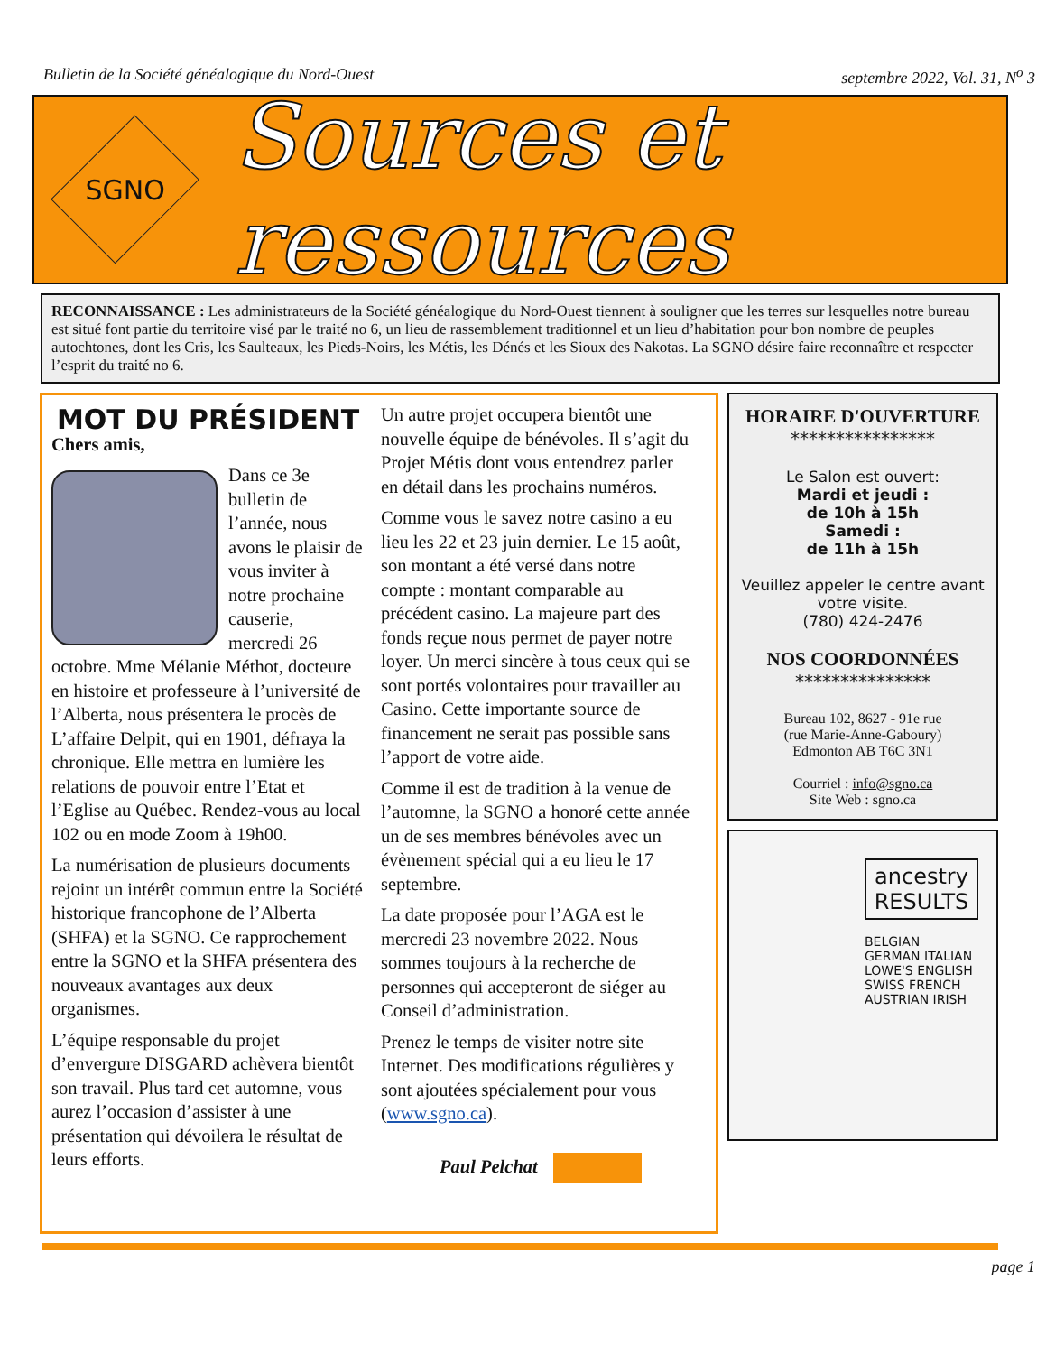Bulletin de la Société généalogique du Nord-Ouest septembre 2022, Vol. 31, N<sup>o</sup> 3
SGNO
Sources et ressources
RECONNAISSANCE : Les administrateurs de la Société généalogique du Nord-Ouest tiennent à souligner que les terres sur lesquelles notre bureau est situé font partie du territoire visé par le traité no 6, un lieu de rassemblement traditionnel et un lieu d’habitation pour bon nombre de peuples autochtones, dont les Cris, les Saulteaux, les Pieds-Noirs, les Métis, les Dénés et les Sioux des Nakotas. La SGNO désire faire reconnaître et respecter l’esprit du traité no 6.
MOT DU PRÉSIDENT
Chers amis,
Dans ce 3e bulletin de l’année, nous avons le plaisir de vous inviter à notre prochaine causerie, mercredi 26 octobre. Mme Mélanie Méthot, docteure en histoire et professeure à l’université de l’Alberta, nous présentera le procès de L’affaire Delpit, qui en 1901, défraya la chronique. Elle mettra en lumière les relations de pouvoir entre l’Etat et l’Eglise au Québec. Rendez-vous au local 102 ou en mode Zoom à 19h00.
La numérisation de plusieurs documents rejoint un intérêt commun entre la Société historique francophone de l’Alberta (SHFA) et la SGNO. Ce rapprochement entre la SGNO et la SHFA présentera des nouveaux avantages aux deux organismes.
L’équipe responsable du projet d’envergure DISGARD achèvera bientôt son travail. Plus tard cet automne, vous aurez l’occasion d’assister à une présentation qui dévoilera le résultat de leurs efforts.
Un autre projet occupera bientôt une nouvelle équipe de bénévoles. Il s’agit du Projet Métis dont vous entendrez parler en détail dans les prochains numéros.
Comme vous le savez notre casino a eu lieu les 22 et 23 juin dernier. Le 15 août, son montant a été versé dans notre compte : montant comparable au précédent casino. La majeure part des fonds reçue nous permet de payer notre loyer. Un merci sincère à tous ceux qui se sont portés volontaires pour travailler au Casino. Cette importante source de financement ne serait pas possible sans l’apport de votre aide.
Comme il est de tradition à la venue de l’automne, la SGNO a honoré cette année un de ses membres bénévoles avec un évènement spécial qui a eu lieu le 17 septembre.
La date proposée pour l’AGA est le mercredi 23 novembre 2022. Nous sommes toujours à la recherche de personnes qui accepteront de siéger au Conseil d’administration.
Prenez le temps de visiter notre site Internet. Des modifications régulières y sont ajoutées spécialement pour vous (www.sgno.ca).
Paul Pelchat
HORAIRE D'OUVERTURE
****************
Le Salon est ouvert:
Mardi et jeudi :
de 10h à 15h
Samedi :
de 11h à 15h
Veuillez appeler le centre avant votre visite.
(780) 424-2476
NOS COORDONNÉES
***************
Bureau 102, 8627 - 91e rue
(rue Marie-Anne-Gaboury)
Edmonton AB T6C 3N1
Courriel : info@sgno.ca
Site Web : sgno.ca
ancestry RESULTS
BELGIAN GERMAN ITALIAN LOWE'S ENGLISH SWISS FRENCH AUSTRIAN IRISH
page 1